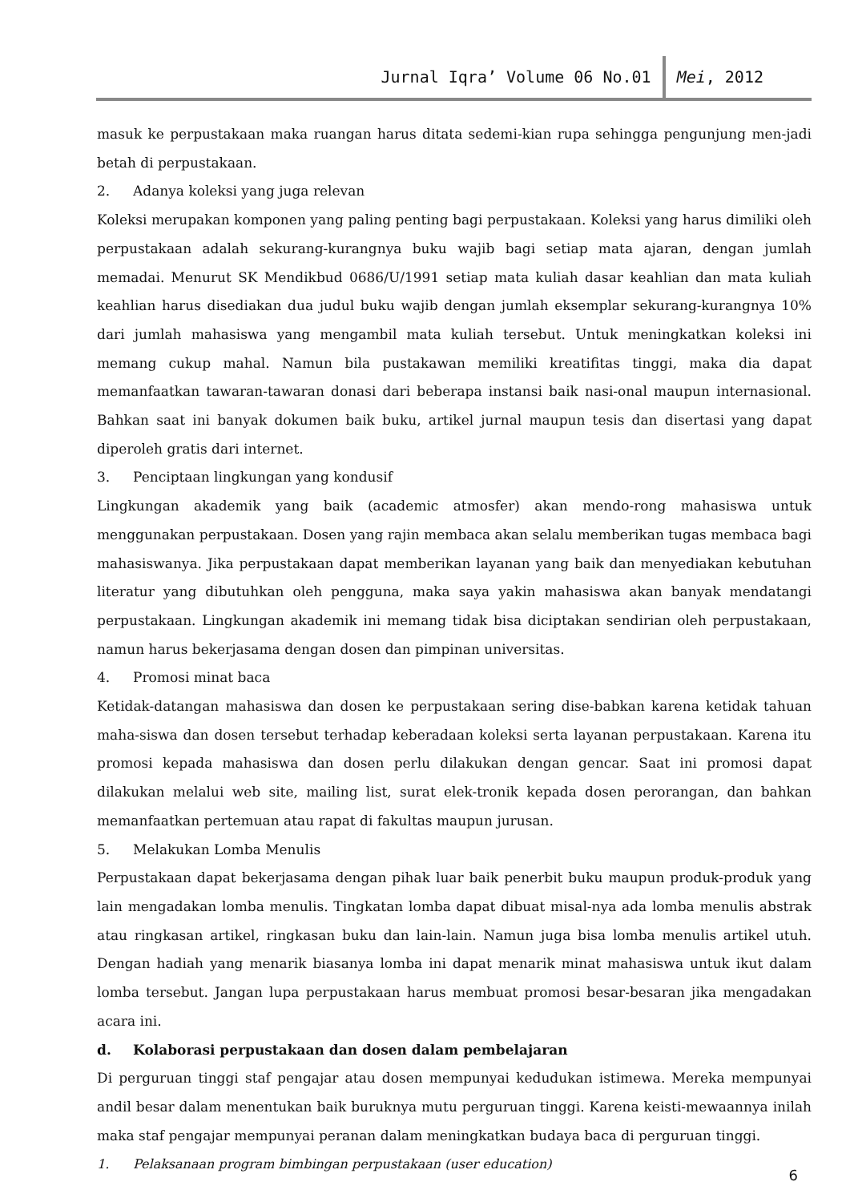Jurnal Iqra’ Volume 06 No.01 Mei, 2012
masuk ke perpustakaan maka ruangan harus ditata sedemi-kian rupa sehingga pengunjung men-jadi betah di perpustakaan.
2. Adanya koleksi yang juga relevan
Koleksi merupakan komponen yang paling penting bagi perpustakaan. Koleksi yang harus dimiliki oleh perpustakaan adalah sekurang-kurangnya buku wajib bagi setiap mata ajaran, dengan jumlah memadai. Menurut SK Mendikbud 0686/U/1991 setiap mata kuliah dasar keahlian dan mata kuliah keahlian harus disediakan dua judul buku wajib dengan jumlah eksemplar sekurang-kurangnya 10% dari jumlah mahasiswa yang mengambil mata kuliah tersebut. Untuk meningkatkan koleksi ini memang cukup mahal. Namun bila pustakawan memiliki kreatifitas tinggi, maka dia dapat memanfaatkan tawaran-tawaran donasi dari beberapa instansi baik nasi-onal maupun internasional. Bahkan saat ini banyak dokumen baik buku, artikel jurnal maupun tesis dan disertasi yang dapat diperoleh gratis dari internet.
3. Penciptaan lingkungan yang kondusif
Lingkungan akademik yang baik (academic atmosfer) akan mendo-rong mahasiswa untuk menggunakan perpustakaan. Dosen yang rajin membaca akan selalu memberikan tugas membaca bagi mahasiswanya. Jika perpustakaan dapat memberikan layanan yang baik dan menyediakan kebutuhan literatur yang dibutuhkan oleh pengguna, maka saya yakin mahasiswa akan banyak mendatangi perpustakaan. Lingkungan akademik ini memang tidak bisa diciptakan sendirian oleh perpustakaan, namun harus bekerjasama dengan dosen dan pimpinan universitas.
4. Promosi minat baca
Ketidak-datangan mahasiswa dan dosen ke perpustakaan sering dise-babkan karena ketidak tahuan maha-siswa dan dosen tersebut terhadap keberadaan koleksi serta layanan perpustakaan. Karena itu promosi kepada mahasiswa dan dosen perlu dilakukan dengan gencar. Saat ini promosi dapat dilakukan melalui web site, mailing list, surat elek-tronik kepada dosen perorangan, dan bahkan memanfaatkan pertemuan atau rapat di fakultas maupun jurusan.
5. Melakukan Lomba Menulis
Perpustakaan dapat bekerjasama dengan pihak luar baik penerbit buku maupun produk-produk yang lain mengadakan lomba menulis. Tingkatan lomba dapat dibuat misal-nya ada lomba menulis abstrak atau ringkasan artikel, ringkasan buku dan lain-lain. Namun juga bisa lomba menulis artikel utuh. Dengan hadiah yang menarik biasanya lomba ini dapat menarik minat mahasiswa untuk ikut dalam lomba tersebut. Jangan lupa perpustakaan harus membuat promosi besar-besaran jika mengadakan acara ini.
d. Kolaborasi perpustakaan dan dosen dalam pembelajaran
Di perguruan tinggi staf pengajar atau dosen mempunyai kedudukan istimewa. Mereka mempunyai andil besar dalam menentukan baik buruknya mutu perguruan tinggi. Karena keisti-mewaannya inilah maka staf pengajar mempunyai peranan dalam meningkatkan budaya baca di perguruan tinggi.
1. Pelaksanaan program bimbingan perpustakaan (user education)
6